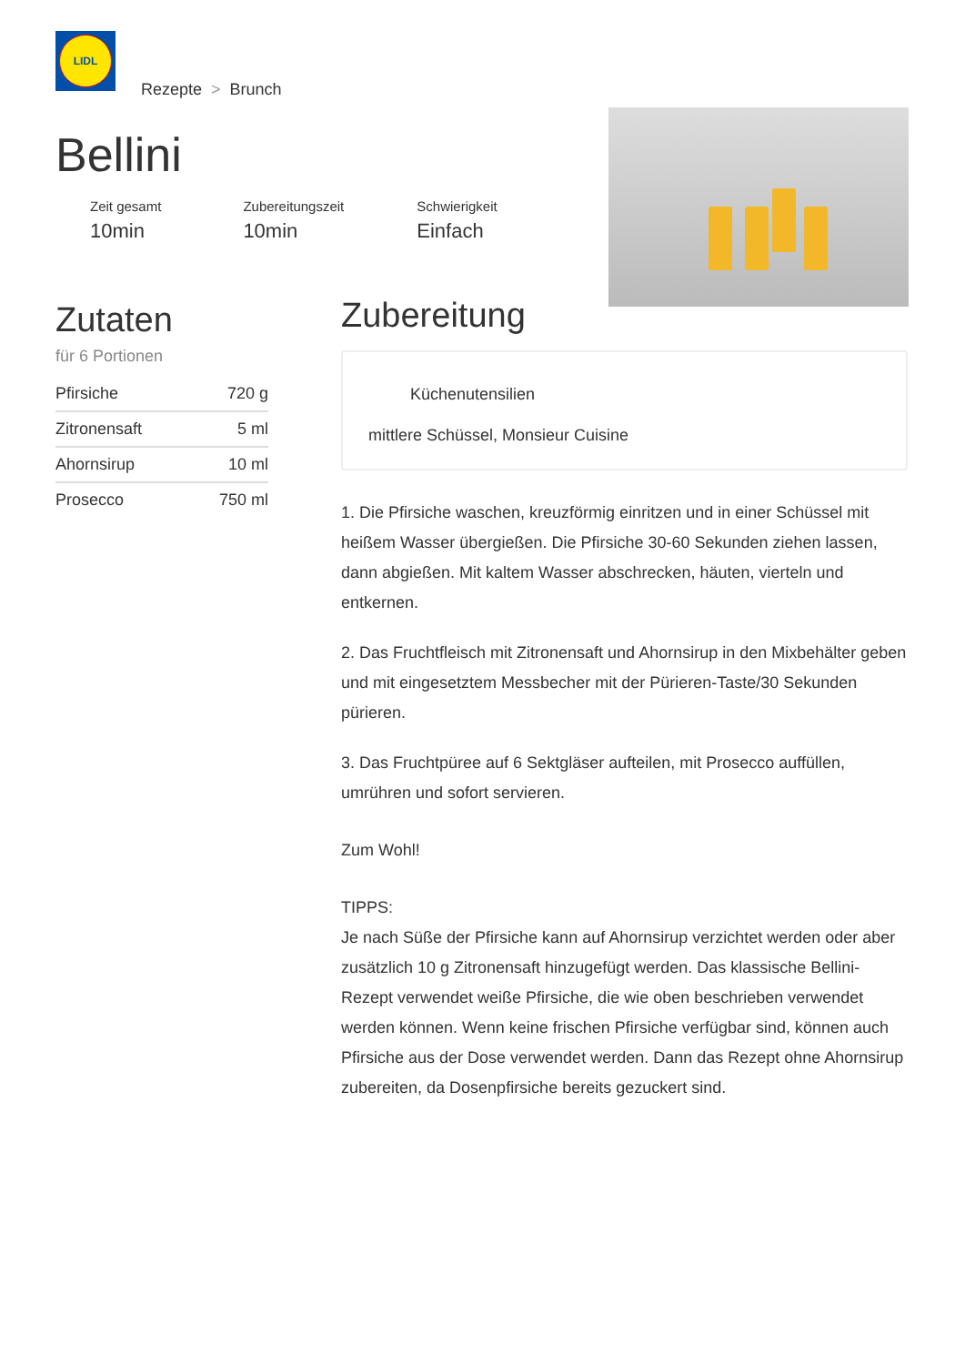LIDL
Rezepte > Brunch
Bellini
Zeit gesamt
10min
Zubereitungszeit
10min
Schwierigkeit
Einfach
Zutaten
für 6 Portionen
| Pfirsiche | 720 g |
| Zitronensaft | 5 ml |
| Ahornsirup | 10 ml |
| Prosecco | 750 ml |
Zubereitung
Küchenutensilien
mittlere Schüssel, Monsieur Cuisine
1. Die Pfirsiche waschen, kreuzförmig einritzen und in einer Schüssel mit heißem Wasser übergießen. Die Pfirsiche 30-60 Sekunden ziehen lassen, dann abgießen. Mit kaltem Wasser abschrecken, häuten, vierteln und entkernen.
2. Das Fruchtfleisch mit Zitronensaft und Ahornsirup in den Mixbehälter geben und mit eingesetztem Messbecher mit der Pürieren-Taste/30 Sekunden pürieren.
3. Das Fruchtpüree auf 6 Sektgläser aufteilen, mit Prosecco auffüllen, umrühren und sofort servieren.
Zum Wohl!
TIPPS:
Je nach Süße der Pfirsiche kann auf Ahornsirup verzichtet werden oder aber zusätzlich 10 g Zitronensaft hinzugefügt werden. Das klassische Bellini-Rezept verwendet weiße Pfirsiche, die wie oben beschrieben verwendet werden können. Wenn keine frischen Pfirsiche verfügbar sind, können auch Pfirsiche aus der Dose verwendet werden. Dann das Rezept ohne Ahornsirup zubereiten, da Dosenpfirsiche bereits gezuckert sind.